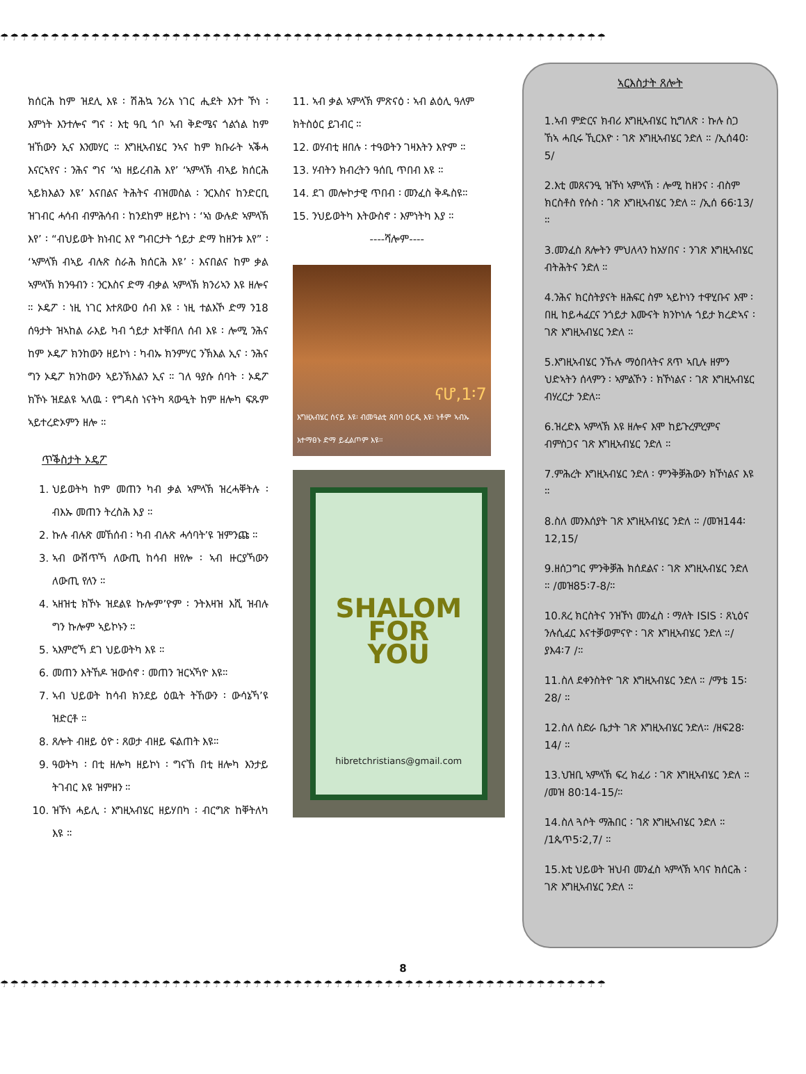☂☂☂☂☂☂☂☂☂☂☂☂☂☂☂☂☂☂☂☂☂☂☂☂☂☂☂☂☂☂☂☂☂☂☂☂☂☂☂☂☂☂☂☂☂☂☂☂☂☂☂☂☂☂☂☂☂☂☂☂
ክሰርሕ ከም ዝደሊ እዩ ፡ ሽሕኳ ንሪአ ነገር ሒደት እንተ ኾነ ፡ እምነት እንተሎና ግና ፡ እቲ ዓቢ ጎቦ ኣብ ቅድሜና ጎልጎል ከም ዝኸውን ኢና እንመሃር ። እግዚኣብሄር ንኣና ከም ክቡራት ኣቕሓ እናርኣየና ፡ ንሕና ግና ‘ኣነ ዘይረብሕ እየ’ ‘ኣምላኽ ብኣይ ክሰርሕ ኣይክእልን እዩ’ እናበልና ትሕትና ብዝመስል ፡ ንርእስና ከንድርቢ ዝገብር ሓሳብ ብምሕሳብ ፡ ከንደከም ዘይኮነ ፡ ‘ኣነ ውሉድ ኣምላኽ እየ’ ፡ “ብህይወት ክነብር እየ ግብርታት ጎይታ ድማ ከዘንቱ እየ” ፡ ‘ኣምላኽ ብኣይ ብሉጽ ስራሕ ክሰርሕ እዩ’ ፡ እናበልና ከም ቃል ኣምላኽ ክንዓብን ፡ ንርእስና ድማ ብቃል ኣምላኽ ክንሪኣን እዩ ዘሎና ። ኦዴፖ ፡ ነዚ ነገር እተጸውዐ ሰብ እዩ ፡ ነዚ ተልእኾ ድማ ን18 ሰዓታት ዝኣከል ራእይ ካብ ጎይታ እተቐበለ ሰብ እዩ ፡ ሎሚ ንሕና ከም ኦዴፖ ክንከውን ዘይኮነ ፡ ካብኡ ክንምሃር ንኽእል ኢና ፡ ንሕና ግን ኦዴፖ ክንከውን ኣይንኽእልን ኢና ። ገለ ዓያሱ ሰባት ፡ ኦዴፖ ክኾኑ ዝደልዩ ኣለዉ ፡ የግዳስ ነናትካ ጻውዒት ከም ዘሎካ ፍጹም ኣይተረድኦምን ዘሎ ።
ጥቕስታት ኦዴፖ
1. ህይወትካ ከም መጠን ካብ ቃል ኣምላኽ ዝረሓቐትሉ ፡ ብእኡ መጠን ትረስሕ እያ ።
2. ኩሉ ብሉጽ መኸሰብ ፡ ካብ ብሉጽ ሓሳባት’ዩ ዝምንጩ ።
3. ኣብ ውሽጥኻ ለውጢ ከሳብ ዘየሎ ፡ ኣብ ዙርያኻውን ለውጢ የለን ።
4. ኣዘዝቲ ክኾኑ ዝደልዩ ኩሎም’ዮም ፡ ንትእዛዝ እሺ ዝብሉ ግን ኩሎም ኣይኮኑን ።
5. ኣእምሮኻ ደገ ህይወትካ እዩ ።
6. መጠን እትኸዶ ዝውሰኖ ፡ መጠን ዝርኣኻዮ እዩ።
7. ኣብ ህይወት ከሳብ ክንደይ ዕዉት ትኸውን ፡ ውሳኔኻ’ዩ ዝድርቶ ።
8. ጸሎት ብዘይ ዕዮ ፡ ጸወታ ብዘይ ፍልጠት እዩ።
9. ዓወትካ ፡ በቲ ዘሎካ ዘይኮነ ፡ ግናኸ በቲ ዘሎካ እንታይ ትገብር እዩ ዝምዘን ።
10. ዝኾነ ሓይሊ ፡ እግዚኣብሄር ዘይሃበካ ፡ ብርግጽ ከቐትለካ እዩ ።
11. ኣብ ቃል ኣምላኽ ምጽናዕ ፡ ኣብ ልዕሊ ዓለም ክትስዕር ይገብር ።
12. ወሃብቲ ዘበሉ ፡ ተዓወትን ገዛእትን እዮም ።
13. ሃብትን ክብረትን ዓሰቢ ጥበብ እዩ ።
14. ደገ መሎኮታዊ ጥበብ ፡ መንፈስ ቅዱስዩ።
15. ንህይወትካ እትውስኖ ፡ እምነትካ እያ ።
----ሻሎም----
ናሆ,1፡7
እግዚኣብሄር ሰናይ እዩ፡ ብመዓልቲ ጸበባ ዕርዲ እዩ፡ ነቶም ኣብኡ እተማፀኑ ድማ ይፈልጦም እዩ።
SHALOM
FOR
YOU
hibretchristians@gmail.com
ኣርእስታት ጸሎት
1.ኣብ ምድርና ክብሪ እግዚኣብሄር ኪግለጽ ፡ ኩሉ ስጋ ኸኣ ሓቢሩ ኺርእዮ ፡ ገጽ እግዚኣብሄር ንድለ ። /ኢሰ40፡5/
2.እቲ መጸናንዒ ዝኾነ ኣምላኽ ፡ ሎሚ ከዘንና ፡ ብስም ክርስቶስ የሱስ ፡ ገጽ እግዚኣብሄር ንድለ ። /ኢሰ 66፡13/ ።
3.መንፈስ ጸሎትን ምህለላን ከአሃበና ፡ ንገጽ እግዚኣብሄር ብትሕትና ንድለ ።
4.ንሕና ክርስትያናት ዘሕፍር ስም ኣይኮነን ተዋሂቡና እሞ ፡ በዚ ከይሓፈርና ንጎይታ እሙናት ክንኮነሉ ጎይታ ክረድኣና ፡ ገጽ እግዚኣብሄር ንድለ ።
5.እግዚኣብሄር ንኹሉ ማዕበላትና ጸጥ ኣቢሉ ዘምን ህድኣትን ሰላምን ፡ ኣምልኾን ፡ ክኾነልና ፡ ገጽ እግዚኣብሄር ብሃረርታ ንድለ።
6.ዝረድእ ኣምላኽ እዩ ዘሎና እሞ ከይጉረምረምና ብምስጋና ገጽ እግዚኣብሄር ንድለ ።
7.ምሕረት እግዚኣብሄር ንድለ ፡ ምንቅቓሕውን ክኾነልና እዩ ።
8.ስለ መንእሰያት ገጽ እግዚኣብሄር ንድለ ። /መዝ144፡12,15/
9.ዘሰጋግር ምንቅቓሕ ክሰደልና ፡ ገጽ እግዚኣብሄር ንድለ ። /መዝ85፡7-8/።
10.ጸረ ክርስትና ንዝኾነ መንፈስ ፡ ማለት ISIS ፡ ጸኒዕና ንሉሲፈር እናተቓወምናዮ ፡ ገጽ እግዚኣብሄር ንድለ ።/ ያእ4፡7 /።
11.ስለ ደቀንስትዮ ገጽ እግዚኣብሄር ንድለ ። /ማቴ 15፡28/ ።
12.ስለ ስድራ ቤታት ገጽ እግዚኣብሄር ንድለ። /ዘፍ28፡14/ ።
13.ህዝቢ ኣምላኽ ፍረ ክፈሪ ፡ ገጽ እግዚኣብሄር ንድለ ። /መዝ 80፡14-15/።
14.ስለ ጓሶት ማሕበር ፡ ገጽ እግዚኣብሄር ንድለ ። /1ጴጥ5፡2,7/ ።
15.እቲ ህይወት ዝህብ መንፈስ ኣምላኽ ኣባና ክሰርሕ ፡ ገጽ እግዚኣብሄር ንድለ ።
8
☂☂☂☂☂☂☂☂☂☂☂☂☂☂☂☂☂☂☂☂☂☂☂☂☂☂☂☂☂☂☂☂☂☂☂☂☂☂☂☂☂☂☂☂☂☂☂☂☂☂☂☂☂☂☂☂☂☂☂☂